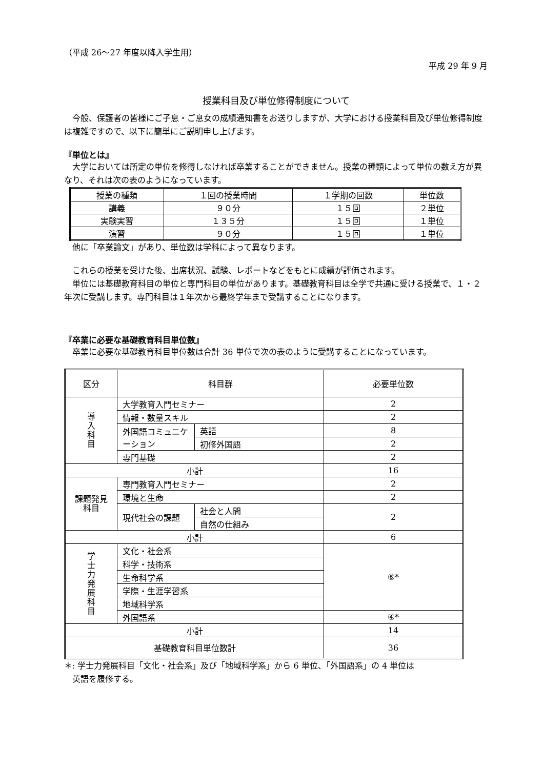（平成 26～27 年度以降入学生用）
平成 29 年 9 月
授業科目及び単位修得制度について
　今般、保護者の皆様にご子息・ご息女の成績通知書をお送りしますが、大学における授業科目及び単位修得制度は複雑ですので、以下に簡単にご説明申し上げます。
『単位とは』
　大学においては所定の単位を修得しなければ卒業することができません。授業の種類によって単位の数え方が異なり、それは次の表のようになっています。
| 授業の種類 | １回の授業時間 | １学期の回数 | 単位数 |
| 講義 | ９０分 | １５回 | ２単位 |
| 実験実習 | １３５分 | １５回 | １単位 |
| 演習 | ９０分 | １５回 | １単位 |
　他に「卒業論文」があり、単位数は学科によって異なります。
　これらの授業を受けた後、出席状況、試験、レポートなどをもとに成績が評価されます。
　単位には基礎教育科目の単位と専門科目の単位があります。基礎教育科目は全学で共通に受ける授業で、１・２年次に受講します。専門科目は１年次から最終学年まで受講することになります。
『卒業に必要な基礎教育科目単位数』
　卒業に必要な基礎教育科目単位数は合計 36 単位で次の表のように受講することになっています。
| 区分 | 科目群 | | 必要単位数 |
| 導 入 科 目 | 大学教育入門セミナー | | 2 |
| | 情報・数量スキル | | 2 |
| | 外国語コミュニケーション | 英語 | 8 |
| | | 初修外国語 | 2 |
| | 専門基礎 | | 2 |
| 小計 | | | 16 |
| 課題発見 科目 | 専門教育入門セミナー | | 2 |
| | 環境と生命 | | 2 |
| | 現代社会の課題 | 社会と人間 | 2 |
| | | 自然の仕組み | |
| 小計 | | | 6 |
| 学 士 力 発 展 科 目 | 文化・社会系 | | ⑥* |
| | 科学・技術系 | | |
| | 生命科学系 | | |
| | 学際・生涯学習系 | | |
| | 地域科学系 | | |
| | 外国語系 | | ④* |
| 小計 | | | 14 |
| 基礎教育科目単位数計 | | | 36 |
＊: 学士力発展科目「文化・社会系」及び「地域科学系」から 6 単位、「外国語系」の 4 単位は
　英語を履修する。